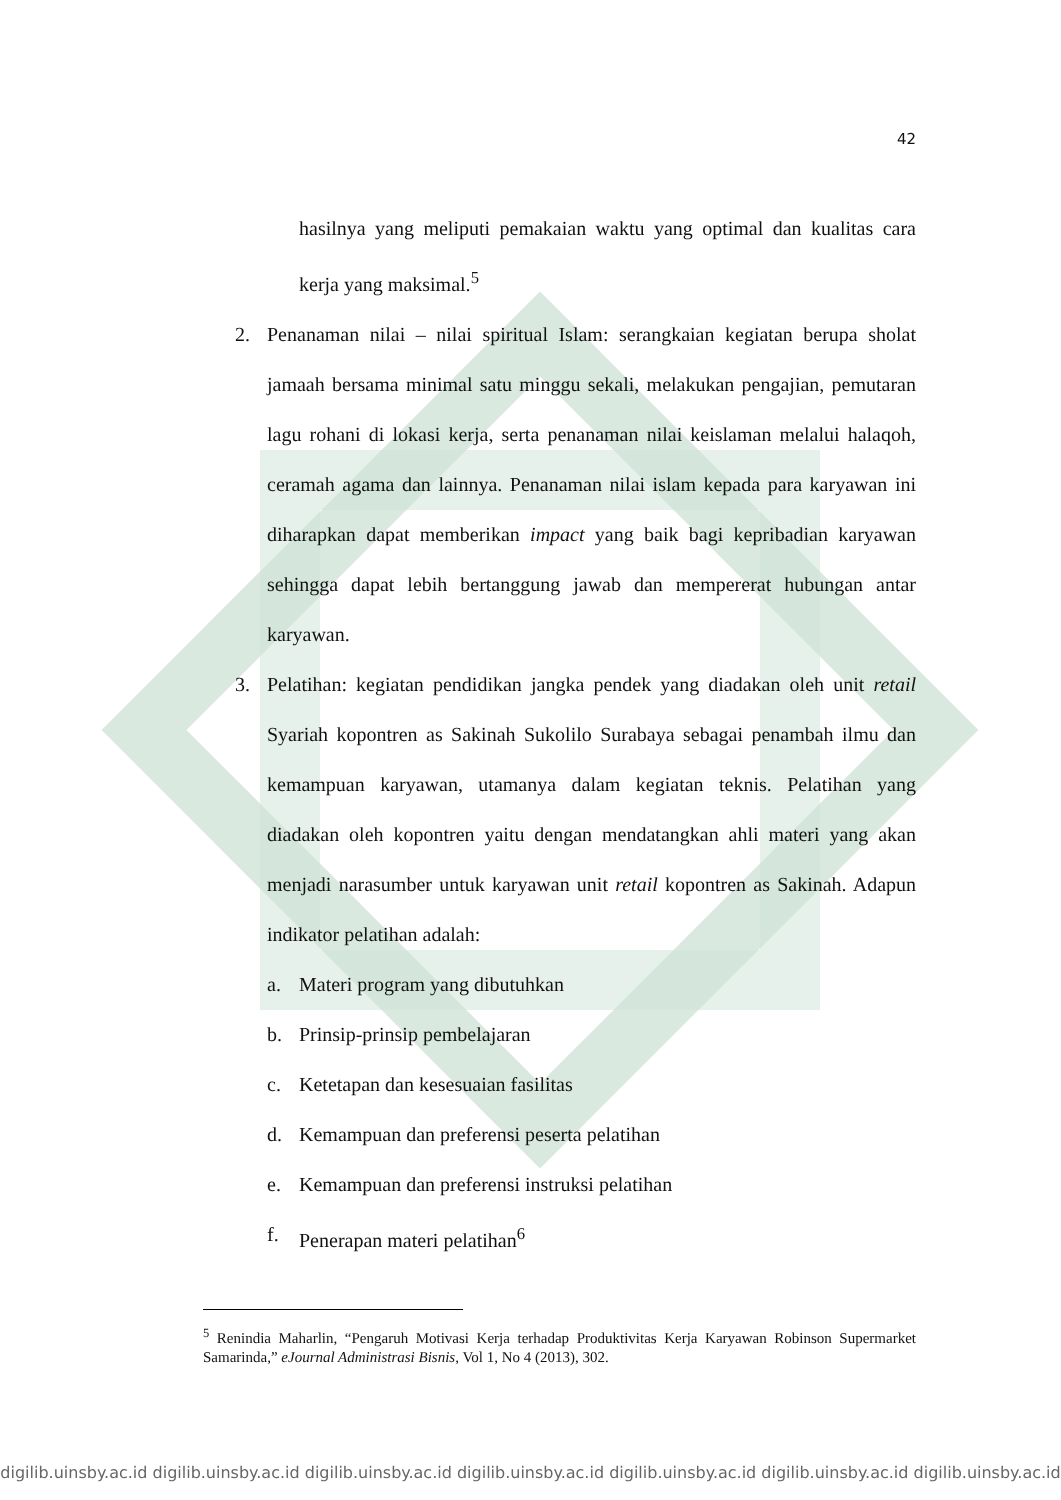42
hasilnya yang meliputi pemakaian waktu yang optimal dan kualitas cara kerja yang maksimal.<sup>5</sup>
2. Penanaman nilai – nilai spiritual Islam: serangkaian kegiatan berupa sholat jamaah bersama minimal satu minggu sekali, melakukan pengajian, pemutaran lagu rohani di lokasi kerja, serta penanaman nilai keislaman melalui halaqoh, ceramah agama dan lainnya. Penanaman nilai islam kepada para karyawan ini diharapkan dapat memberikan impact yang baik bagi kepribadian karyawan sehingga dapat lebih bertanggung jawab dan mempererat hubungan antar karyawan.
3. Pelatihan: kegiatan pendidikan jangka pendek yang diadakan oleh unit retail Syariah kopontren as Sakinah Sukolilo Surabaya sebagai penambah ilmu dan kemampuan karyawan, utamanya dalam kegiatan teknis. Pelatihan yang diadakan oleh kopontren yaitu dengan mendatangkan ahli materi yang akan menjadi narasumber untuk karyawan unit retail kopontren as Sakinah. Adapun indikator pelatihan adalah:
a. Materi program yang dibutuhkan
b. Prinsip-prinsip pembelajaran
c. Ketetapan dan kesesuaian fasilitas
d. Kemampuan dan preferensi peserta pelatihan
e. Kemampuan dan preferensi instruksi pelatihan
f. Penerapan materi pelatihan<sup>6</sup>
<sup>5</sup> Renindia Maharlin, “Pengaruh Motivasi Kerja terhadap Produktivitas Kerja Karyawan Robinson Supermarket Samarinda,” eJournal Administrasi Bisnis, Vol 1, No 4 (2013), 302.
digilib.uinsby.ac.id digilib.uinsby.ac.id digilib.uinsby.ac.id digilib.uinsby.ac.id digilib.uinsby.ac.id digilib.uinsby.ac.id digilib.uinsby.ac.id